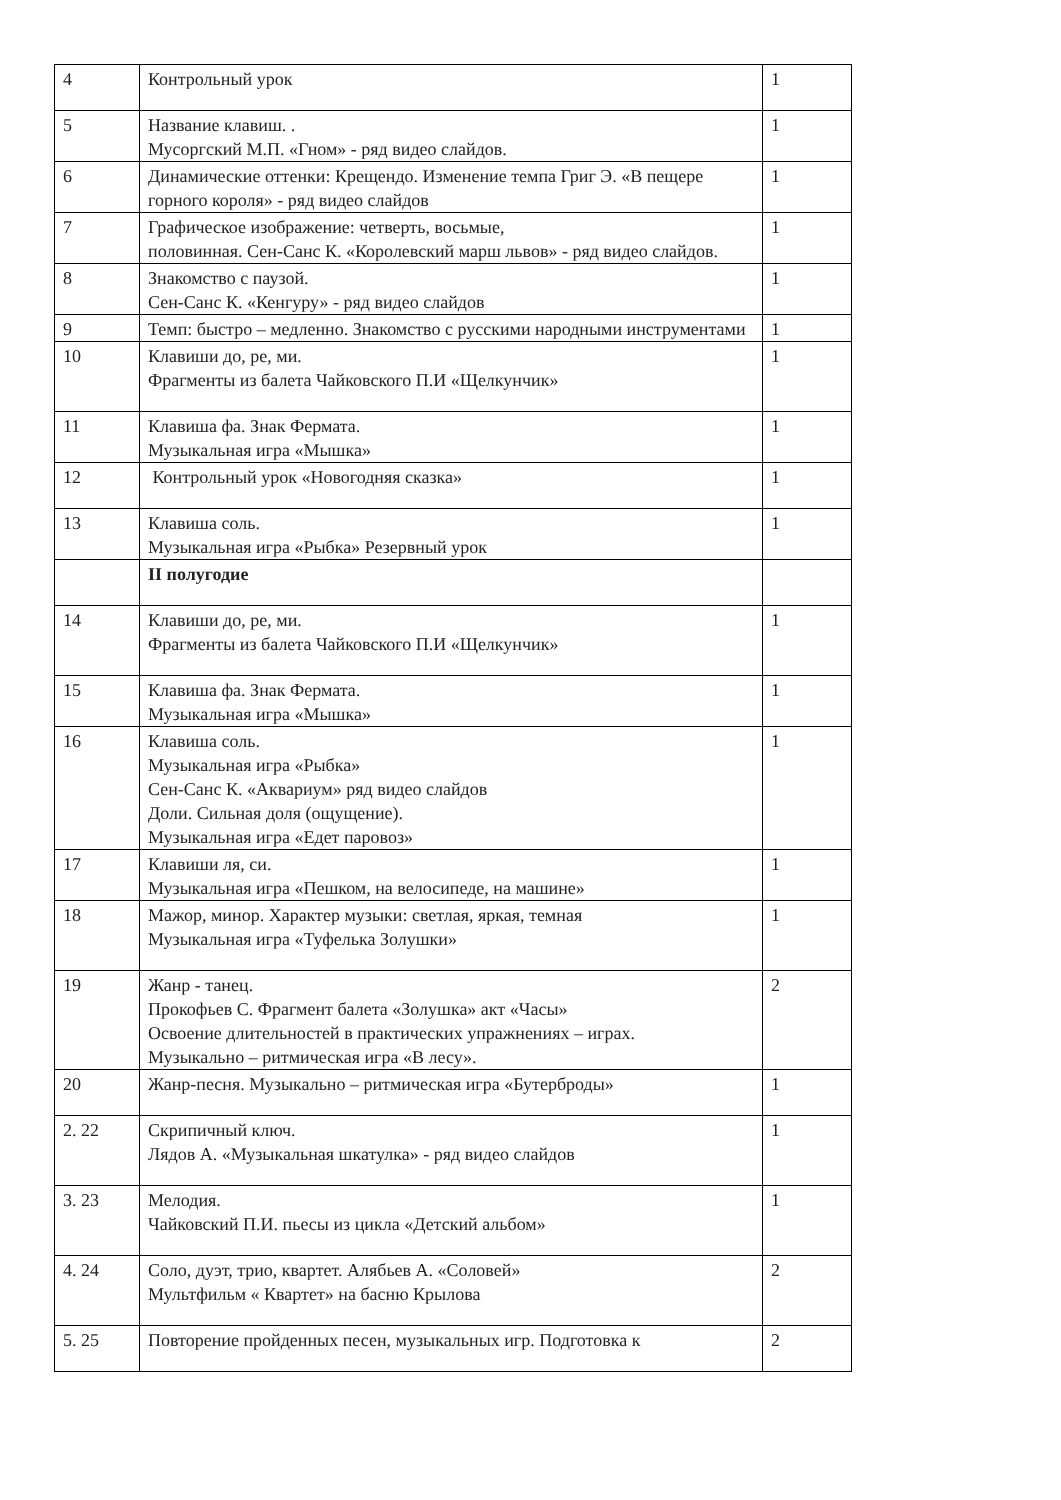| 4 | Контрольный урок | 1 |
| 5 | Название клавиш. . Мусоргский М.П. «Гном» - ряд видео слайдов. | 1 |
| 6 | Динамические оттенки: Крещендо. Изменение темпа Григ Э. «В пещере горного короля» - ряд видео слайдов | 1 |
| 7 | Графическое изображение: четверть, восьмые, половинная. Сен-Санс К. «Королевский марш львов» - ряд видео слайдов. | 1 |
| 8 | Знакомство с паузой. Сен-Санс К. «Кенгуру» - ряд видео слайдов | 1 |
| 9 | Темп: быстро – медленно. Знакомство с русскими народными инструментами | 1 |
| 10 | Клавиши до, ре, ми. Фрагменты из балета Чайковского П.И «Щелкунчик» | 1 |
| 11 | Клавиша фа. Знак Фермата. Музыкальная игра «Мышка» | 1 |
| 12 | Контрольный урок «Новогодняя сказка» | 1 |
| 13 | Клавиша соль. Музыкальная игра «Рыбка» Резервный урок | 1 |
| | II полугодие | |
| 14 | Клавиши до, ре, ми. Фрагменты из балета Чайковского П.И «Щелкунчик» | 1 |
| 15 | Клавиша фа. Знак Фермата. Музыкальная игра «Мышка» | 1 |
| 16 | Клавиша соль. Музыкальная игра «Рыбка» Сен-Санс К. «Аквариум» ряд видео слайдов Доли. Сильная доля (ощущение). Музыкальная игра «Едет паровоз» | 1 |
| 17 | Клавиши ля, си. Музыкальная игра «Пешком, на велосипеде, на машине» | 1 |
| 18 | Мажор, минор. Характер музыки: светлая, яркая, темная Музыкальная игра «Туфелька Золушки» | 1 |
| 19 | Жанр - танец. Прокофьев С. Фрагмент балета «Золушка» акт «Часы» Освоение длительностей в практических упражнениях – играх. Музыкально – ритмическая игра «В лесу». | 2 |
| 20 | Жанр-песня. Музыкально – ритмическая игра «Бутерброды» | 1 |
| 2. 22 | Скрипичный ключ. Лядов А. «Музыкальная шкатулка» - ряд видео слайдов | 1 |
| 3. 23 | Мелодия. Чайковский П.И. пьесы из цикла «Детский альбом» | 1 |
| 4. 24 | Соло, дуэт, трио, квартет. Алябьев А. «Соловей» Мультфильм « Квартет» на басню Крылова | 2 |
| 5. 25 | Повторение пройденных песен, музыкальных игр. Подготовка к | 2 |